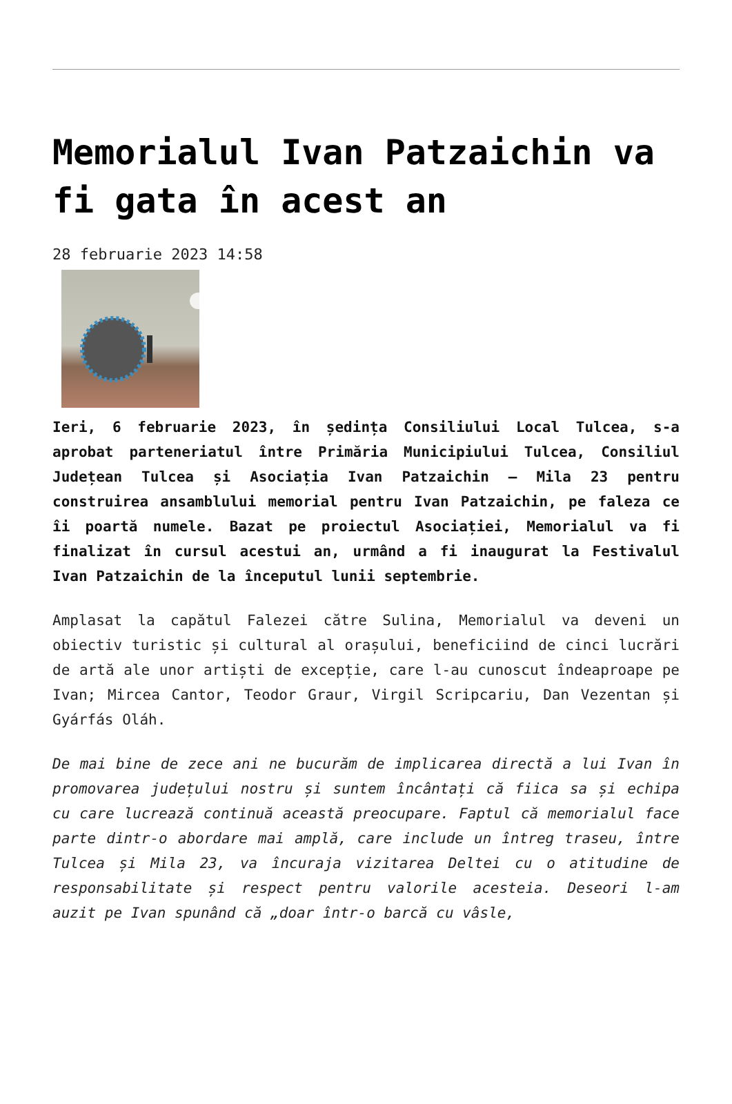Memorialul Ivan Patzaichin va fi gata în acest an
28 februarie 2023 14:58
Ieri, 6 februarie 2023, în ședința Consiliului Local Tulcea, s-a aprobat parteneriatul între Primăria Municipiului Tulcea, Consiliul Județean Tulcea și Asociația Ivan Patzaichin – Mila 23 pentru construirea ansamblului memorial pentru Ivan Patzaichin, pe faleza ce îi poartă numele. Bazat pe proiectul Asociației, Memorialul va fi finalizat în cursul acestui an, urmând a fi inaugurat la Festivalul Ivan Patzaichin de la începutul lunii septembrie.
Amplasat la capătul Falezei către Sulina, Memorialul va deveni un obiectiv turistic și cultural al orașului, beneficiind de cinci lucrări de artă ale unor artiști de excepție, care l-au cunoscut îndeaproape pe Ivan; Mircea Cantor, Teodor Graur, Virgil Scripcariu, Dan Vezentan și Gyárfás Oláh.
De mai bine de zece ani ne bucurăm de implicarea directă a lui Ivan în promovarea județului nostru și suntem încântați că fiica sa și echipa cu care lucrează continuă această preocupare. Faptul că memorialul face parte dintr-o abordare mai amplă, care include un întreg traseu, între Tulcea și Mila 23, va încuraja vizitarea Deltei cu o atitudine de responsabilitate și respect pentru valorile acesteia. Deseori l-am auzit pe Ivan spunând că „doar într-o barcă cu vâsle,